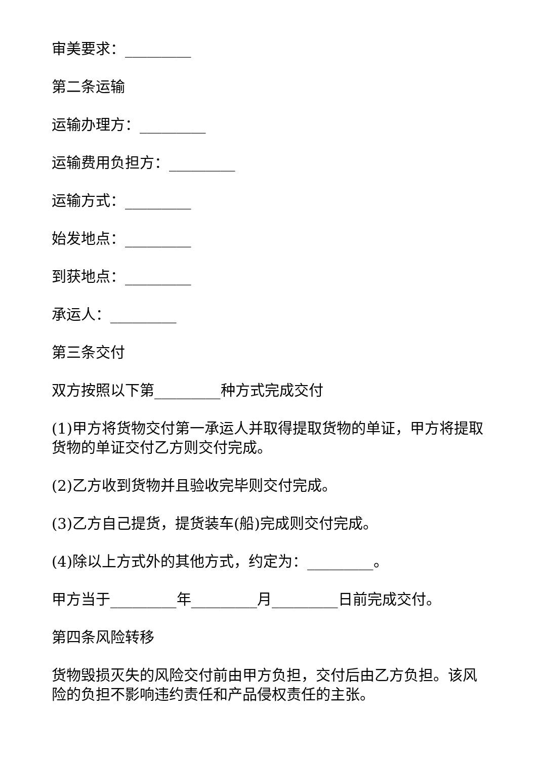审美要求：_________
第二条运输
运输办理方：_________
运输费用负担方：_________
运输方式：_________
始发地点：_________
到获地点：_________
承运人：_________
第三条交付
双方按照以下第_________种方式完成交付
(1)甲方将货物交付第一承运人并取得提取货物的单证，甲方将提取货物的单证交付乙方则交付完成。
(2)乙方收到货物并且验收完毕则交付完成。
(3)乙方自己提货，提货装车(船)完成则交付完成。
(4)除以上方式外的其他方式，约定为：_________。
甲方当于_________年_________月_________日前完成交付。
第四条风险转移
货物毁损灭失的风险交付前由甲方负担，交付后由乙方负担。该风险的负担不影响违约责任和产品侵权责任的主张。